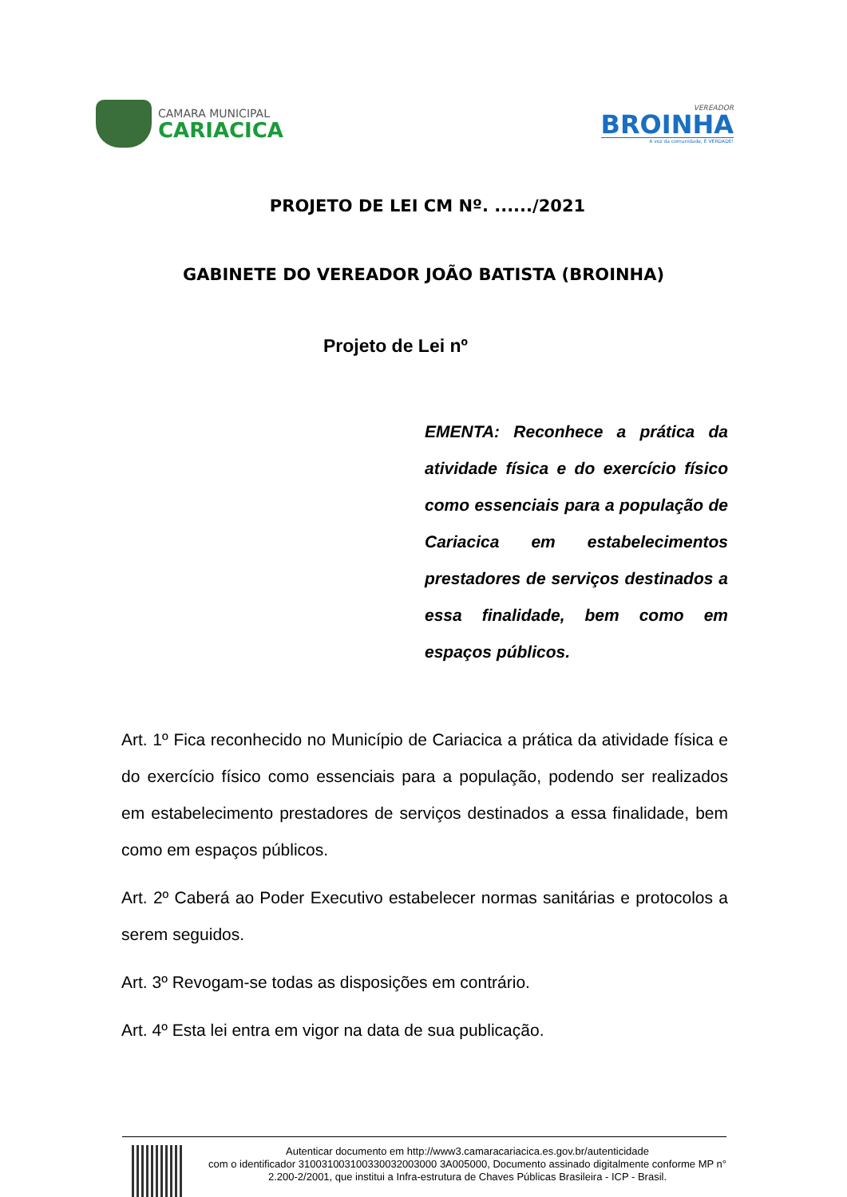CAMARA MUNICIPAL
CARIACICA
VEREADOR
BROINHA
A voz da comunidade, É VERDADE!
PROJETO DE LEI CM Nº. ....../2021
GABINETE DO VEREADOR JOÃO BATISTA (BROINHA)
Projeto de Lei nº
EMENTA: Reconhece a prática da atividade física e do exercício físico como essenciais para a população de Cariacica em estabelecimentos prestadores de serviços destinados a essa finalidade, bem como em espaços públicos.
Art. 1º Fica reconhecido no Município de Cariacica a prática da atividade física e do exercício físico como essenciais para a população, podendo ser realizados em estabelecimento prestadores de serviços destinados a essa finalidade, bem como em espaços públicos.
Art. 2º Caberá ao Poder Executivo estabelecer normas sanitárias e protocolos a serem seguidos.
Art. 3º Revogam-se todas as disposições em contrário.
Art. 4º Esta lei entra em vigor na data de sua publicação.
Autenticar documento em http://www3.camaracariacica.es.gov.br/autenticidade
com o identificador 310031003100330032003000 3A005000, Documento assinado digitalmente conforme MP n° 2.200-2/2001, que institui a Infra-estrutura de Chaves Públicas Brasileira - ICP - Brasil.